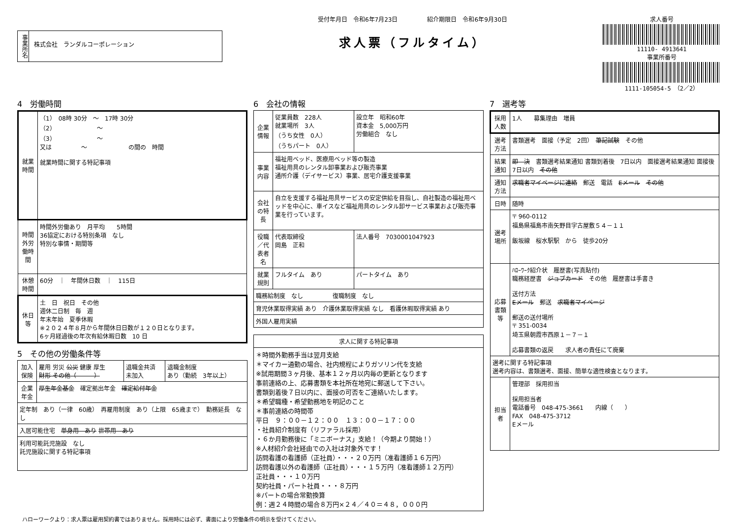事業所名
株式会社　ランダルコーポレーション
受付年月日　令和6年7月23日　　　　　紹介期限日　令和6年9月30日
求人票（フルタイム）
求人番号
11110- 4913641
事業所番号
1111-105054-5　（2／2）
4　労働時間
| 就業時間 | （1） 08時 30分 ～ 17時 30分 （2） ～ （3） ～ 又は ～ の間の 時間 就業時間に関する特記事項 |
| 時間外労働時間 | 時間外労働あり 月平均 5時間 36協定における特別条項 なし 特別な事情・期間等 |
| 休憩時間 | 60分 ｜ 年間休日数 ｜ 115日 |
| 休日等 | 土 日 祝日 その他 週休二日制 毎 週 年末年始 夏季休暇 ※２０２４年８月から年間休日日数が１２０日となります。 6ヶ月経過後の年次有給休暇日数 10 日 |
5　その他の労働条件等
| 加入保険 | 雇用 労災 公災 健康 厚生 財形 その他（ ） | 退職金共済 未加入 | 退職金制度 あり（勤続 3年以上） |
| 企業年金 | 厚生年金基金 確定拠出年金 確定給付年金 | | |
| 定年制 あり（一律 60歳） 再雇用制度 あり（上限 65歳まで） 勤務延長 なし | | | |
| 入居可能住宅 単身用 あり 世帯用 あり | | | |
| 利用可能託児施設 なし 託児施設に関する特記事項 | | | |
6　会社の情報
| 企業情報 | 従業員数 228人 就業場所 3人 （うち女性 0人） （うちパート 0人） | 設立年 昭和60年 資本金 5,000万円 労働組合 なし |
| 事業内容 | 福祉用ベッド、医療用ベッド等の製造 福祉用具のレンタル卸事業および販売事業 通所介護（デイサービス）事業、居宅介護支援事業 | |
| 会社の特長 | 自立を支援する福祉用具サービスの安定供給を目指し、自社製造の福祉用ベッドを中心に、車イスなど福祉用具のレンタル卸サービス事業および販売事業を行っています。 | |
| 役職／代表者名 | 代表取締役 岡島 正和 | 法人番号 7030001047923 |
| 就業規則 | フルタイム あり | パートタイム あり |
| 職務給制度 なし 復職制度 なし | | |
| 育児休業取得実績 あり 介護休業取得実績 なし 看護休暇取得実績 あり | | |
| 外国人雇用実績 | | |
| 求人に関する特記事項 |
| --- |
| ＊時間外勤務手当は翌月支給 ＊マイカー通勤の場合、社内規程によりガソリン代を支給 ※試用期間３ヶ月後、基本１２ヶ月以内毎の更新となります 事前連絡の上、応募書類を本社所在地宛に郵送して下さい。 書類到着後７日以内に、面接の可否をご連絡いたします。 ＊希望職種・希望勤務地を明記のこと ＊事前連絡の時間帯 平日 ９：００－１２：００ １３：００－１７：００ ・社員紹介制度有（リファラル採用） ・６か月勤務後に「ミニボーナス」支給！（今期より開始！） ※人材紹介会社経由での入社は対象外です！ 訪問看護の看護師（正社員）・・・２０万円（准看護師１６万円） 訪問看護以外の看護師（正社員）・・・１５万円（准看護師１２万円） 正社員・・・１０万円 契約社員・パート社員・・・８万円 ※パートの場合常勤換算 例：週２４時間の場合８万円×２４／４０＝４８，０００円 |
7　選考等
| 採用人数 | 1人 募集理由 増員 |
| 選考方法 | 書類選考 面接（予定 2回） 筆記試験 その他 |
| 結果通知 | 即 決 書類選考結果通知 書類到着後 7日以内 面接選考結果通知 面接後 7日以内 その他 |
| 通知方法 | 求職者マイページに連絡 郵送 電話 Eメール その他 |
| 日時 | 随時 |
| 選考場所 | 〒 960-0112 福島県福島市南矢野目字古屋敷５４－１１ 飯坂線 桜水駅駅 から 徒歩20分 |
| 応募書類等 | ﾊﾛｰﾜｰｸ紹介状 履歴書(写真貼付) 職務経歴書 ジョブカード その他 履歴書は手書き 送付方法 Eメール 郵送 求職者マイページ 郵送の送付場所 〒 351-0034 埼玉県朝霞市西原１－７－１ 応募書類の返戻 求人者の責任にて廃棄 |
| 選考に関する特記事項 選考内容は、書類選考、面接、簡単な適性検査となります。 | |
| 担当者 | 管理部 採用担当 採用担当者 電話番号 048-475-3661 内線（ ） FAX 048-475-3712 Eメール |
ハローワークより：求人票は雇用契約書ではありません。採用時には必ず、書面により労働条件の明示を受けてください。